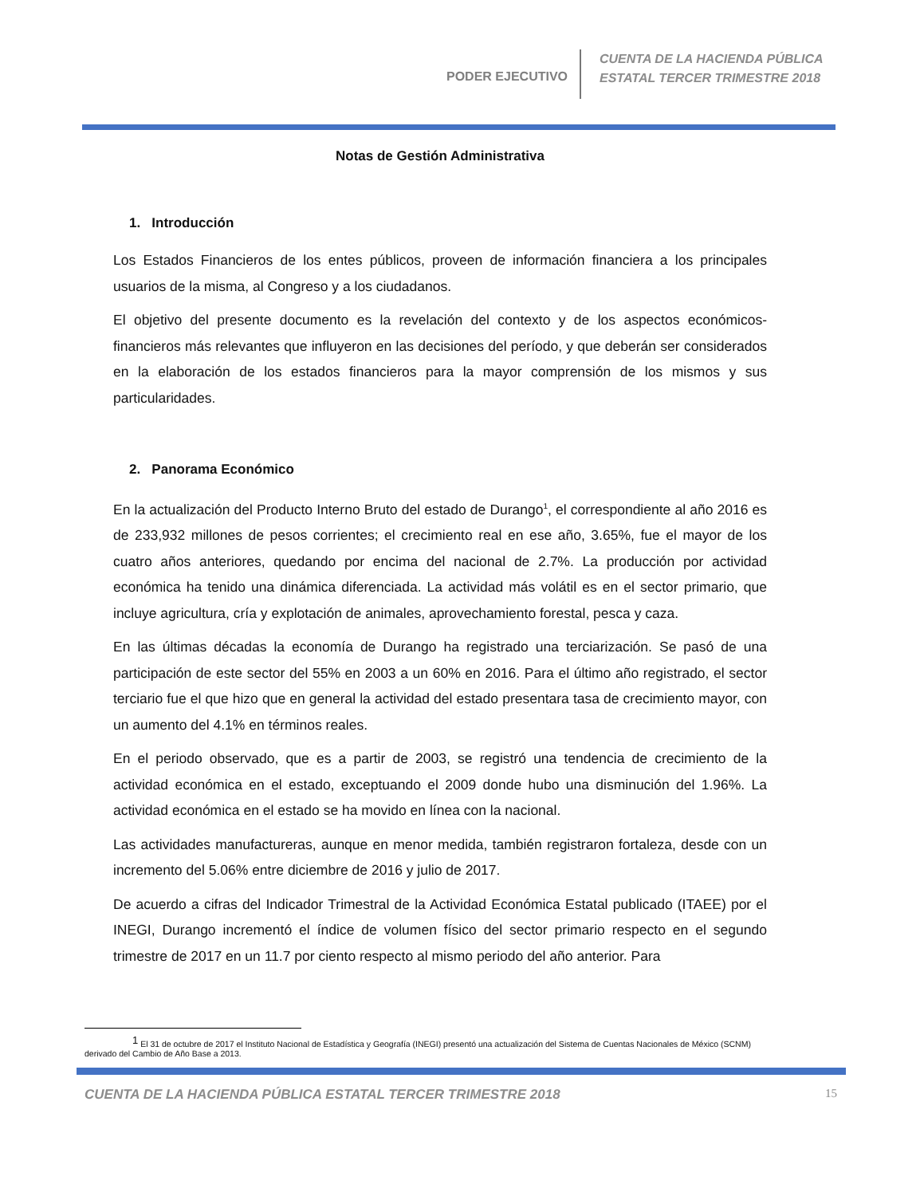PODER EJECUTIVO
CUENTA DE LA HACIENDA PÚBLICA
ESTATAL TERCER TRIMESTRE 2018
Notas de Gestión Administrativa
1. Introducción
Los Estados Financieros de los entes públicos, proveen de información financiera a los principales usuarios de la misma, al Congreso y a los ciudadanos.
El objetivo del presente documento es la revelación del contexto y de los aspectos económicos-financieros más relevantes que influyeron en las decisiones del período, y que deberán ser considerados en la elaboración de los estados financieros para la mayor comprensión de los mismos y sus particularidades.
2. Panorama Económico
En la actualización del Producto Interno Bruto del estado de Durango<sup>1</sup>, el correspondiente al año 2016 es de 233,932 millones de pesos corrientes; el crecimiento real en ese año, 3.65%, fue el mayor de los cuatro años anteriores, quedando por encima del nacional de 2.7%. La producción por actividad económica ha tenido una dinámica diferenciada. La actividad más volátil es en el sector primario, que incluye agricultura, cría y explotación de animales, aprovechamiento forestal, pesca y caza.
En las últimas décadas la economía de Durango ha registrado una terciarización. Se pasó de una participación de este sector del 55% en 2003 a un 60% en 2016. Para el último año registrado, el sector terciario fue el que hizo que en general la actividad del estado presentara tasa de crecimiento mayor, con un aumento del 4.1% en términos reales.
En el periodo observado, que es a partir de 2003, se registró una tendencia de crecimiento de la actividad económica en el estado, exceptuando el 2009 donde hubo una disminución del 1.96%. La actividad económica en el estado se ha movido en línea con la nacional.
Las actividades manufactureras, aunque en menor medida, también registraron fortaleza, desde con un incremento del 5.06% entre diciembre de 2016 y julio de 2017.
De acuerdo a cifras del Indicador Trimestral de la Actividad Económica Estatal publicado (ITAEE) por el INEGI, Durango incrementó el índice de volumen físico del sector primario respecto en el segundo trimestre de 2017 en un 11.7 por ciento respecto al mismo periodo del año anterior. Para
<sup>1</sup> El 31 de octubre de 2017 el Instituto Nacional de Estadística y Geografía (INEGI) presentó una actualización del Sistema de Cuentas Nacionales de México (SCNM)
derivado del Cambio de Año Base a 2013.
CUENTA DE LA HACIENDA PÚBLICA ESTATAL TERCER TRIMESTRE 2018
15